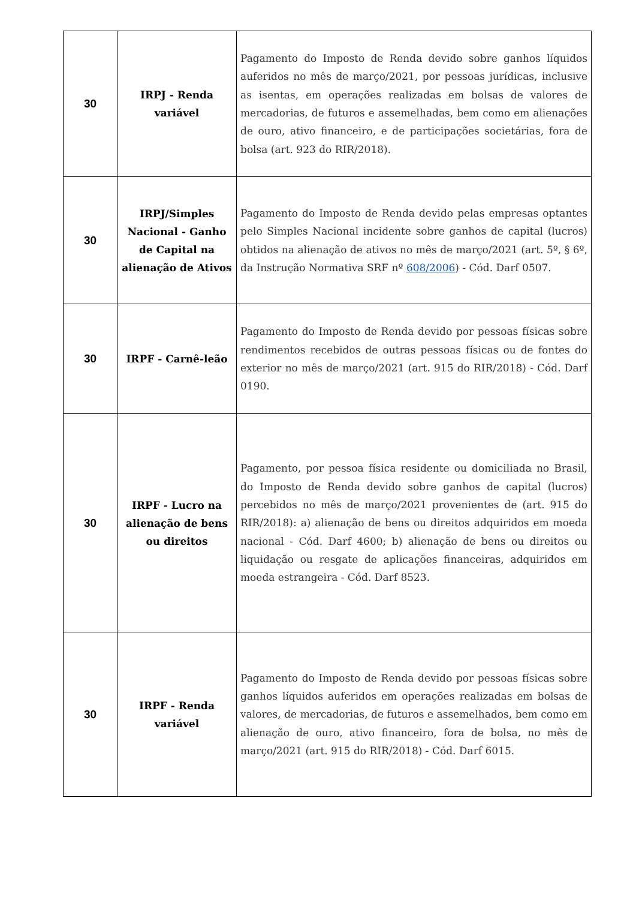| 30 | IRPJ - Renda variável | Pagamento do Imposto de Renda devido sobre ganhos líquidos auferidos no mês de março/2021, por pessoas jurídicas, inclusive as isentas, em operações realizadas em bolsas de valores de mercadorias, de futuros e assemelhadas, bem como em alienações de ouro, ativo financeiro, e de participações societárias, fora de bolsa (art. 923 do RIR/2018). |
| 30 | IRPJ/Simples Nacional - Ganho de Capital na alienação de Ativos | Pagamento do Imposto de Renda devido pelas empresas optantes pelo Simples Nacional incidente sobre ganhos de capital (lucros) obtidos na alienação de ativos no mês de março/2021 (art. 5º, § 6º, da Instrução Normativa SRF nº 608/2006 ) - Cód. Darf 0507. |
| 30 | IRPF - Carnê-leão | Pagamento do Imposto de Renda devido por pessoas físicas sobre rendimentos recebidos de outras pessoas físicas ou de fontes do exterior no mês de março/2021 (art. 915 do RIR/2018) - Cód. Darf 0190. |
| 30 | IRPF - Lucro na alienação de bens ou direitos | Pagamento, por pessoa física residente ou domiciliada no Brasil, do Imposto de Renda devido sobre ganhos de capital (lucros) percebidos no mês de março/2021 provenientes de (art. 915 do RIR/2018): a) alienação de bens ou direitos adquiridos em moeda nacional - Cód. Darf 4600; b) alienação de bens ou direitos ou liquidação ou resgate de aplicações financeiras, adquiridos em moeda estrangeira - Cód. Darf 8523. |
| 30 | IRPF - Renda variável | Pagamento do Imposto de Renda devido por pessoas físicas sobre ganhos líquidos auferidos em operações realizadas em bolsas de valores, de mercadorias, de futuros e assemelhados, bem como em alienação de ouro, ativo financeiro, fora de bolsa, no mês de março/2021 (art. 915 do RIR/2018) - Cód. Darf 6015. |